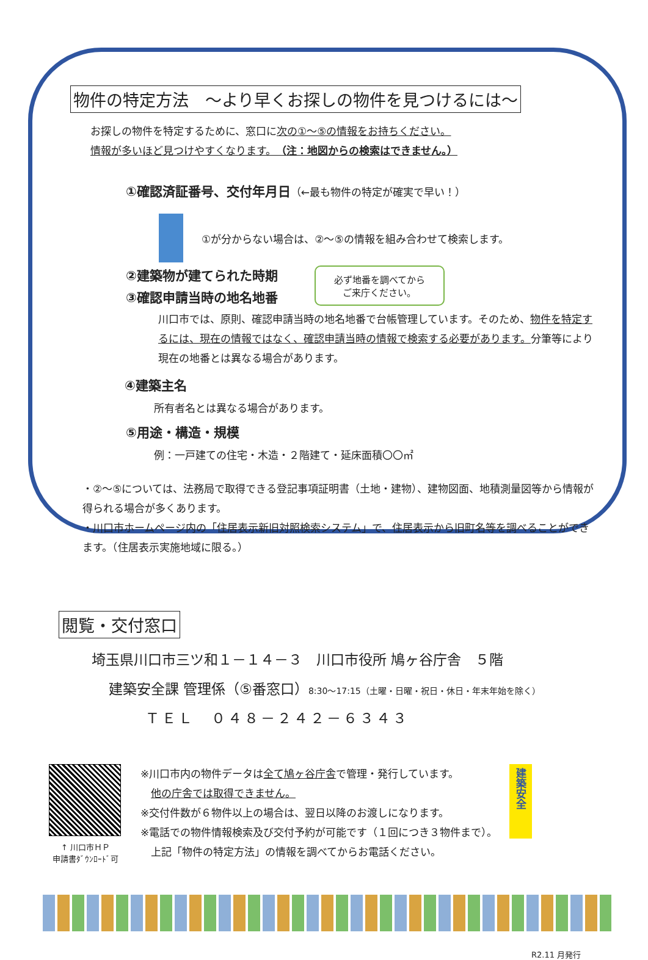物件の特定方法　～より早くお探しの物件を見つけるには～
お探しの物件を特定するために、窓口に次の①～⑤の情報をお持ちください。
情報が多いほど見つけやすくなります。（注：地図からの検索はできません。）
①確認済証番号、交付年月日（←最も物件の特定が確実で早い！）
①が分からない場合は、②～⑤の情報を組み合わせて検索します。
②建築物が建てられた時期
③確認申請当時の地名地番
必ず地番を調べてから
ご来庁ください。
川口市では、原則、確認申請当時の地名地番で台帳管理しています。そのため、物件を特定するには、現在の情報ではなく、確認申請当時の情報で検索する必要があります。分筆等により現在の地番とは異なる場合があります。
④建築主名
所有者名とは異なる場合があります。
⑤用途・構造・規模
例：一戸建ての住宅・木造・２階建て・延床面積〇〇㎡
・②～⑤については、法務局で取得できる登記事項証明書（土地・建物）、建物図面、地積測量図等から情報が得られる場合が多くあります。
・川口市ホームページ内の「住居表示新旧対照検索システム」で、住居表示から旧町名等を調べることができます。（住居表示実施地域に限る。）
閲覧・交付窓口
埼玉県川口市三ツ和１－１４－３　川口市役所 鳩ヶ谷庁舎　５階
建築安全課 管理係（⑤番窓口）8:30～17:15（土曜・日曜・祝日・休日・年末年始を除く）
ＴＥＬ　０４８－２４２－６３４３
↑ 川口市ＨＰ
申請書ﾀﾞｳﾝﾛｰﾄﾞ可
※川口市内の物件データは全て鳩ヶ谷庁舎で管理・発行しています。
　他の庁舎では取得できません。
※交付件数が６物件以上の場合は、翌日以降のお渡しになります。
※電話での物件情報検索及び交付予約が可能です（１回につき３物件まで）。
　上記「物件の特定方法」の情報を調べてからお電話ください。
建築安全
R2.11 月発行